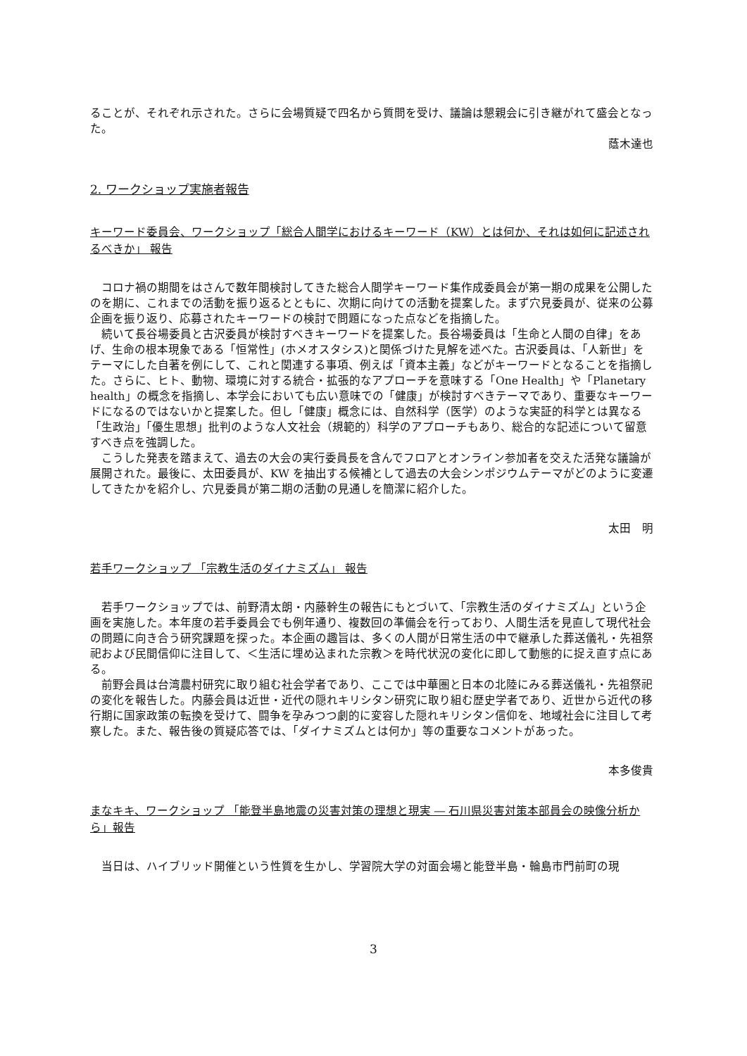ることが、それぞれ示された。さらに会場質疑で四名から質問を受け、議論は懇親会に引き継がれて盛会となった。
蔭木達也
2. ワークショップ実施者報告
キーワード委員会、ワークショップ「総合人間学におけるキーワード（KW）とは何か、それは如何に記述されるべきか」 報告
コロナ禍の期間をはさんで数年間検討してきた総合人間学キーワード集作成委員会が第一期の成果を公開したのを期に、これまでの活動を振り返るとともに、次期に向けての活動を提案した。まず穴見委員が、従来の公募企画を振り返り、応募されたキーワードの検討で問題になった点などを指摘した。
続いて長谷場委員と古沢委員が検討すべきキーワードを提案した。長谷場委員は「生命と人間の自律」をあげ、生命の根本現象である「恒常性」(ホメオスタシス)と関係づけた見解を述べた。古沢委員は、「人新世」をテーマにした自著を例にして、これと関連する事項、例えば「資本主義」などがキーワードとなることを指摘した。さらに、ヒト、動物、環境に対する統合・拡張的なアプローチを意味する「One Health」や「Planetary health」の概念を指摘し、本学会においても広い意味での「健康」が検討すべきテーマであり、重要なキーワードになるのではないかと提案した。但し「健康」概念には、自然科学（医学）のような実証的科学とは異なる「生政治」「優生思想」批判のような人文社会（規範的）科学のアプローチもあり、総合的な記述について留意すべき点を強調した。
こうした発表を踏まえて、過去の大会の実行委員長を含んでフロアとオンライン参加者を交えた活発な議論が展開された。最後に、太田委員が、KW を抽出する候補として過去の大会シンポジウムテーマがどのように変遷してきたかを紹介し、穴見委員が第二期の活動の見通しを簡潔に紹介した。
太田　明
若手ワークショップ 「宗教生活のダイナミズム」 報告
若手ワークショップでは、前野清太朗・内藤幹生の報告にもとづいて、「宗教生活のダイナミズム」という企画を実施した。本年度の若手委員会でも例年通り、複数回の準備会を行っており、人間生活を見直して現代社会の問題に向き合う研究課題を探った。本企画の趣旨は、多くの人間が日常生活の中で継承した葬送儀礼・先祖祭祀および民間信仰に注目して、＜生活に埋め込まれた宗教＞を時代状況の変化に即して動態的に捉え直す点にある。
前野会員は台湾農村研究に取り組む社会学者であり、ここでは中華圏と日本の北陸にみる葬送儀礼・先祖祭祀の変化を報告した。内藤会員は近世・近代の隠れキリシタン研究に取り組む歴史学者であり、近世から近代の移行期に国家政策の転換を受けて、闘争を孕みつつ劇的に変容した隠れキリシタン信仰を、地域社会に注目して考察した。また、報告後の質疑応答では、「ダイナミズムとは何か」等の重要なコメントがあった。
本多俊貴
まなキキ、ワークショップ 「能登半島地震の災害対策の理想と現実 ― 石川県災害対策本部員会の映像分析から」報告
当日は、ハイブリッド開催という性質を生かし、学習院大学の対面会場と能登半島・輪島市門前町の現
3